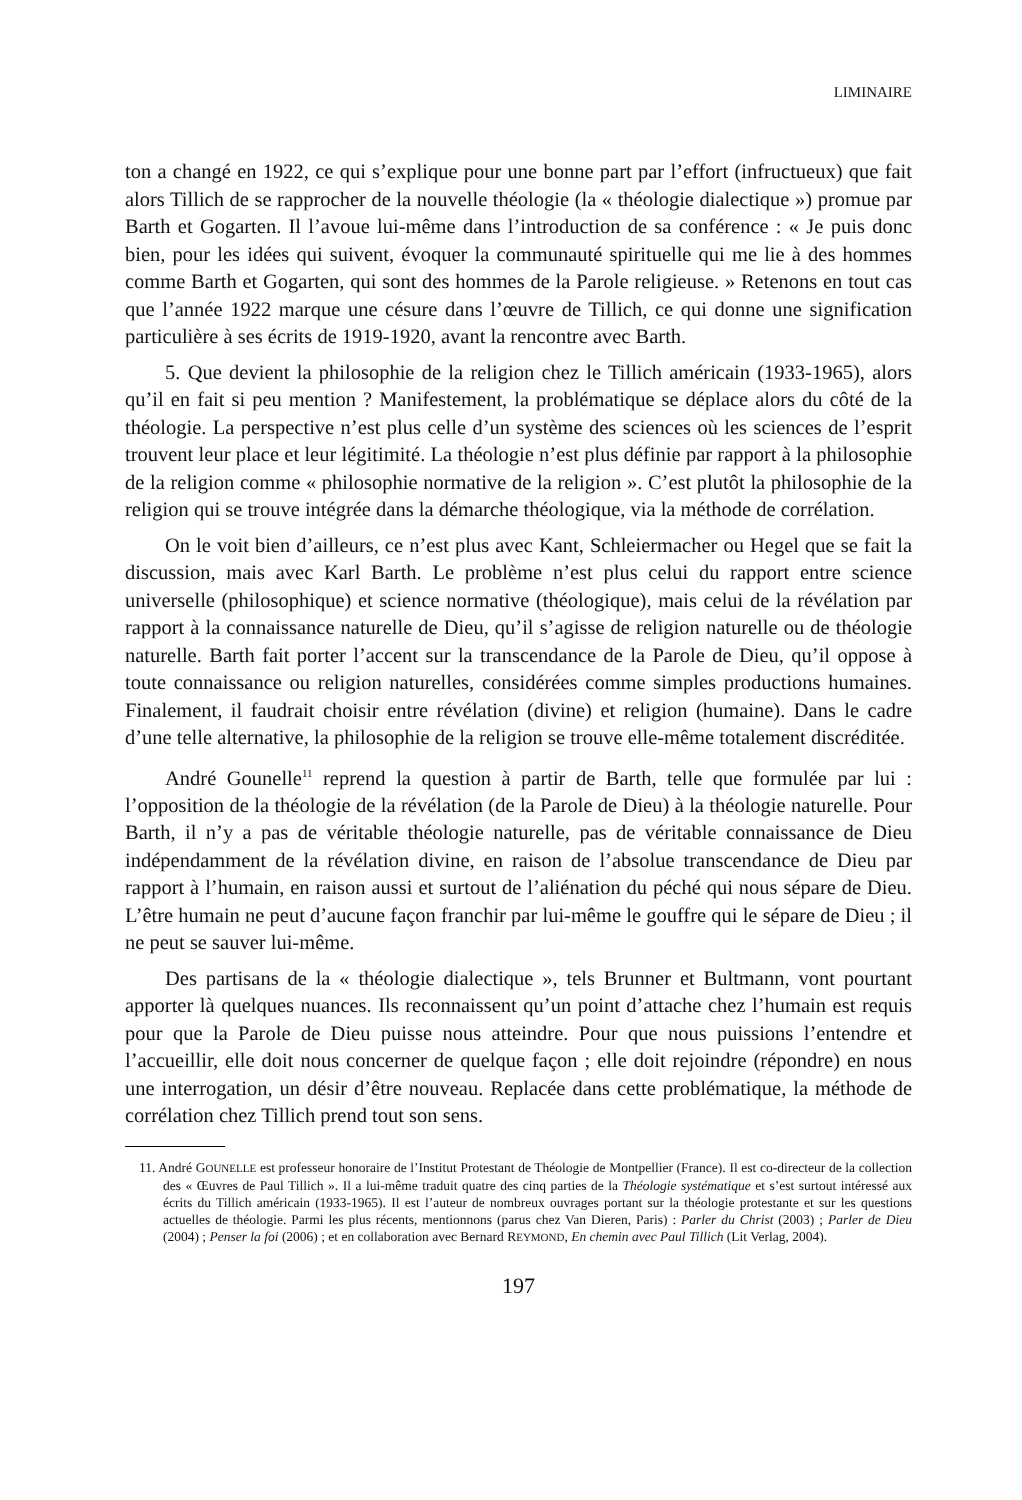LIMINAIRE
ton a changé en 1922, ce qui s’explique pour une bonne part par l’effort (infructueux) que fait alors Tillich de se rapprocher de la nouvelle théologie (la « théologie dialectique ») promue par Barth et Gogarten. Il l’avoue lui-même dans l’introduction de sa conférence : « Je puis donc bien, pour les idées qui suivent, évoquer la communauté spirituelle qui me lie à des hommes comme Barth et Gogarten, qui sont des hommes de la Parole religieuse. » Retenons en tout cas que l’année 1922 marque une césure dans l’œuvre de Tillich, ce qui donne une signification particulière à ses écrits de 1919-1920, avant la rencontre avec Barth.
5. Que devient la philosophie de la religion chez le Tillich américain (1933-1965), alors qu’il en fait si peu mention ? Manifestement, la problématique se déplace alors du côté de la théologie. La perspective n’est plus celle d’un système des sciences où les sciences de l’esprit trouvent leur place et leur légitimité. La théologie n’est plus définie par rapport à la philosophie de la religion comme « philosophie normative de la religion ». C’est plutôt la philosophie de la religion qui se trouve intégrée dans la démarche théologique, via la méthode de corrélation.
On le voit bien d’ailleurs, ce n’est plus avec Kant, Schleiermacher ou Hegel que se fait la discussion, mais avec Karl Barth. Le problème n’est plus celui du rapport entre science universelle (philosophique) et science normative (théologique), mais celui de la révélation par rapport à la connaissance naturelle de Dieu, qu’il s’agisse de religion naturelle ou de théologie naturelle. Barth fait porter l’accent sur la transcendance de la Parole de Dieu, qu’il oppose à toute connaissance ou religion naturelles, considérées comme simples productions humaines. Finalement, il faudrait choisir entre révélation (divine) et religion (humaine). Dans le cadre d’une telle alternative, la philosophie de la religion se trouve elle-même totalement discréditée.
André Gounelle<sup>11</sup> reprend la question à partir de Barth, telle que formulée par lui : l’opposition de la théologie de la révélation (de la Parole de Dieu) à la théologie naturelle. Pour Barth, il n’y a pas de véritable théologie naturelle, pas de véritable connaissance de Dieu indépendamment de la révélation divine, en raison de l’absolue transcendance de Dieu par rapport à l’humain, en raison aussi et surtout de l’aliénation du péché qui nous sépare de Dieu. L’être humain ne peut d’aucune façon franchir par lui-même le gouffre qui le sépare de Dieu ; il ne peut se sauver lui-même.
Des partisans de la « théologie dialectique », tels Brunner et Bultmann, vont pourtant apporter là quelques nuances. Ils reconnaissent qu’un point d’attache chez l’humain est requis pour que la Parole de Dieu puisse nous atteindre. Pour que nous puissions l’entendre et l’accueillir, elle doit nous concerner de quelque façon ; elle doit rejoindre (répondre) en nous une interrogation, un désir d’être nouveau. Replacée dans cette problématique, la méthode de corrélation chez Tillich prend tout son sens.
11. André GOUNELLE est professeur honoraire de l’Institut Protestant de Théologie de Montpellier (France). Il est co-directeur de la collection des « Œuvres de Paul Tillich ». Il a lui-même traduit quatre des cinq parties de la Théologie systématique et s’est surtout intéressé aux écrits du Tillich américain (1933-1965). Il est l’auteur de nombreux ouvrages portant sur la théologie protestante et sur les questions actuelles de théologie. Parmi les plus récents, mentionnons (parus chez Van Dieren, Paris) : Parler du Christ (2003) ; Parler de Dieu (2004) ; Penser la foi (2006) ; et en collaboration avec Bernard REYMOND, En chemin avec Paul Tillich (Lit Verlag, 2004).
197